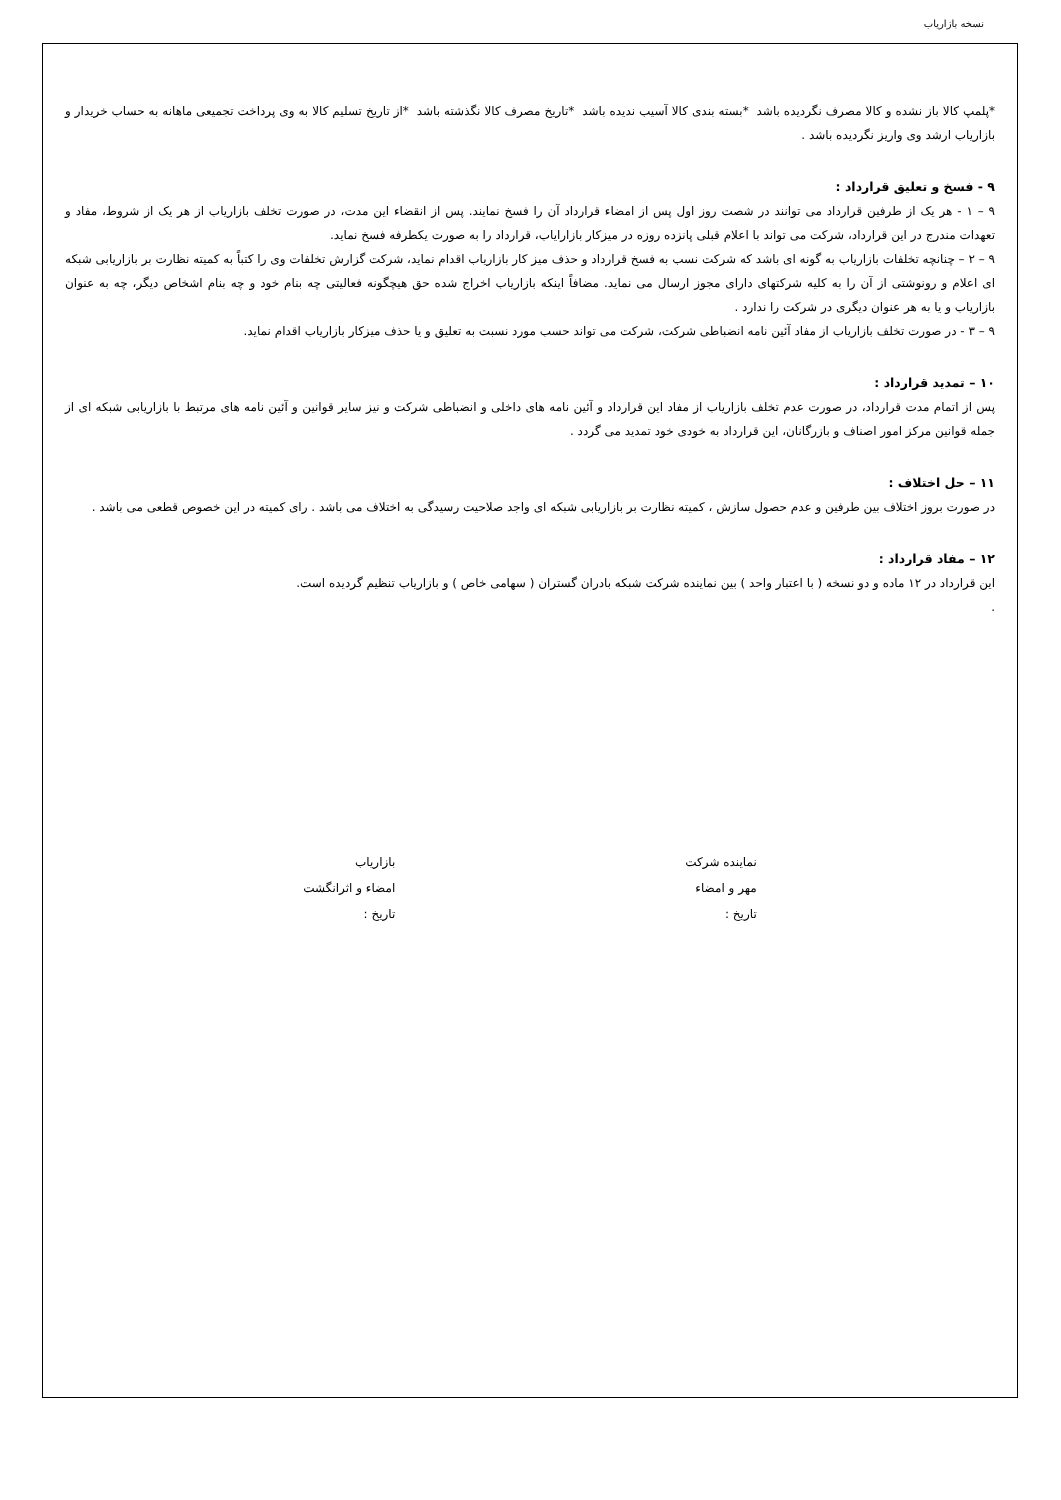نسخه بازاریاب
*پلمپ کالا باز نشده و کالا مصرف نگردیده باشد *بسته بندی کالا آسیب ندیده باشد *تاریخ مصرف کالا نگذشته باشد *از تاریخ تسلیم کالا به وی پرداخت تجمیعی ماهانه به حساب خریدار و بازاریاب ارشد وی واریز نگردیده باشد .
۹ - فسخ و تعلیق قرارداد :
۹ – ۱ - هر یک از طرفین قرارداد می توانند در شصت روز اول پس از امضاء قرارداد آن را فسخ نمایند. پس از انقضاء این مدت، در صورت تخلف بازاریاب از هر یک از شروط، مفاد و تعهدات مندرج در این قرارداد، شرکت می تواند با اعلام قبلی پانزده روزه در میزکار بازارایاب، قرارداد را به صورت یکطرفه فسخ نماید.
۹ – ۲ – چنانچه تخلفات بازاریاب به گونه ای باشد که شرکت نسب به فسخ قرارداد و حذف میز کار بازاریاب اقدام نماید، شرکت گزارش تخلفات وی را کتباً به کمیته نظارت بر بازاریابی شبکه ای اعلام و رونوشتی از آن را به کلیه شرکتهای دارای مجوز ارسال می نماید. مضافاً اینکه بازاریاب اخراج شده حق هیچگونه فعالیتی چه بنام خود و چه بنام اشخاص دیگر، چه به عنوان بازاریاب و یا به هر عنوان دیگری در شرکت را ندارد .
۹ – ۳ - در صورت تخلف بازاریاب از مفاد آئین نامه انضباطی شرکت، شرکت می تواند حسب مورد نسبت به تعلیق و یا حذف میزکار بازاریاب اقدام نماید.
۱۰ – تمدید قرارداد :
پس از اتمام مدت قرارداد، در صورت عدم تخلف بازاریاب از مفاد این قرارداد و آئین نامه های داخلی و انضباطی شرکت و نیز سایر قوانین و آئین نامه های مرتبط با بازاریابی شبکه ای از جمله قوانین مرکز امور اصناف و بازرگانان، این قرارداد به خودی خود تمدید می گردد .
۱۱ – حل اختلاف :
در صورت بروز اختلاف بین طرفین و عدم حصول سازش ، کمیته نظارت بر بازاریابی شبکه ای واجد صلاحیت رسیدگی به اختلاف می باشد . رای کمیته در این خصوص قطعی می باشد .
۱۲ – مفاد قرارداد :
این قرارداد در ۱۲ ماده و دو نسخه ( با اعتبار واحد ) بین نماینده شرکت شبکه بادران گستران ( سهامی خاص ) و بازاریاب تنظیم گردیده است.
.
نماینده شرکت
مهر و امضاء
تاریخ :
بازاریاب
امضاء و اثرانگشت
تاریخ :